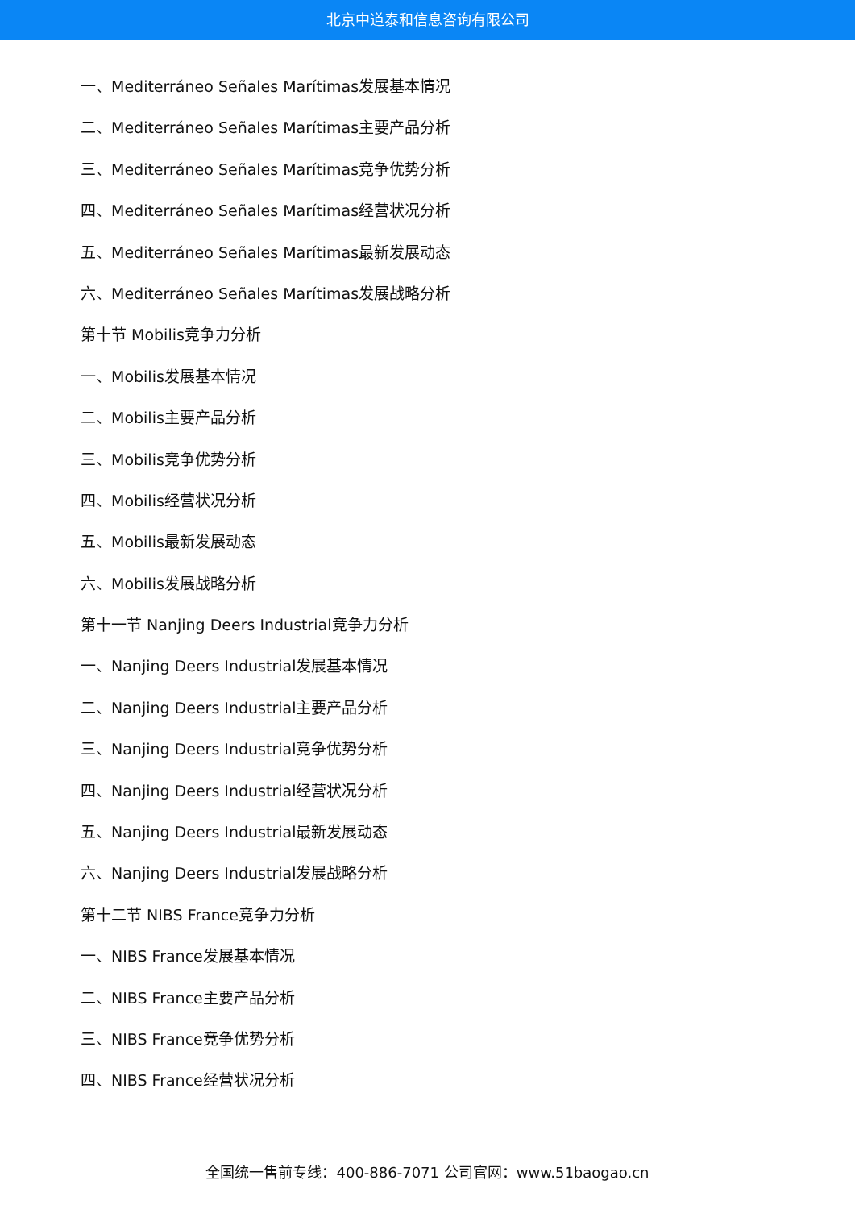北京中道泰和信息咨询有限公司
一、Mediterráneo Señales Marítimas发展基本情况
二、Mediterráneo Señales Marítimas主要产品分析
三、Mediterráneo Señales Marítimas竞争优势分析
四、Mediterráneo Señales Marítimas经营状况分析
五、Mediterráneo Señales Marítimas最新发展动态
六、Mediterráneo Señales Marítimas发展战略分析
第十节 Mobilis竞争力分析
一、Mobilis发展基本情况
二、Mobilis主要产品分析
三、Mobilis竞争优势分析
四、Mobilis经营状况分析
五、Mobilis最新发展动态
六、Mobilis发展战略分析
第十一节 Nanjing Deers Industrial竞争力分析
一、Nanjing Deers Industrial发展基本情况
二、Nanjing Deers Industrial主要产品分析
三、Nanjing Deers Industrial竞争优势分析
四、Nanjing Deers Industrial经营状况分析
五、Nanjing Deers Industrial最新发展动态
六、Nanjing Deers Industrial发展战略分析
第十二节 NIBS France竞争力分析
一、NIBS France发展基本情况
二、NIBS France主要产品分析
三、NIBS France竞争优势分析
四、NIBS France经营状况分析
全国统一售前专线：400-886-7071 公司官网：www.51baogao.cn